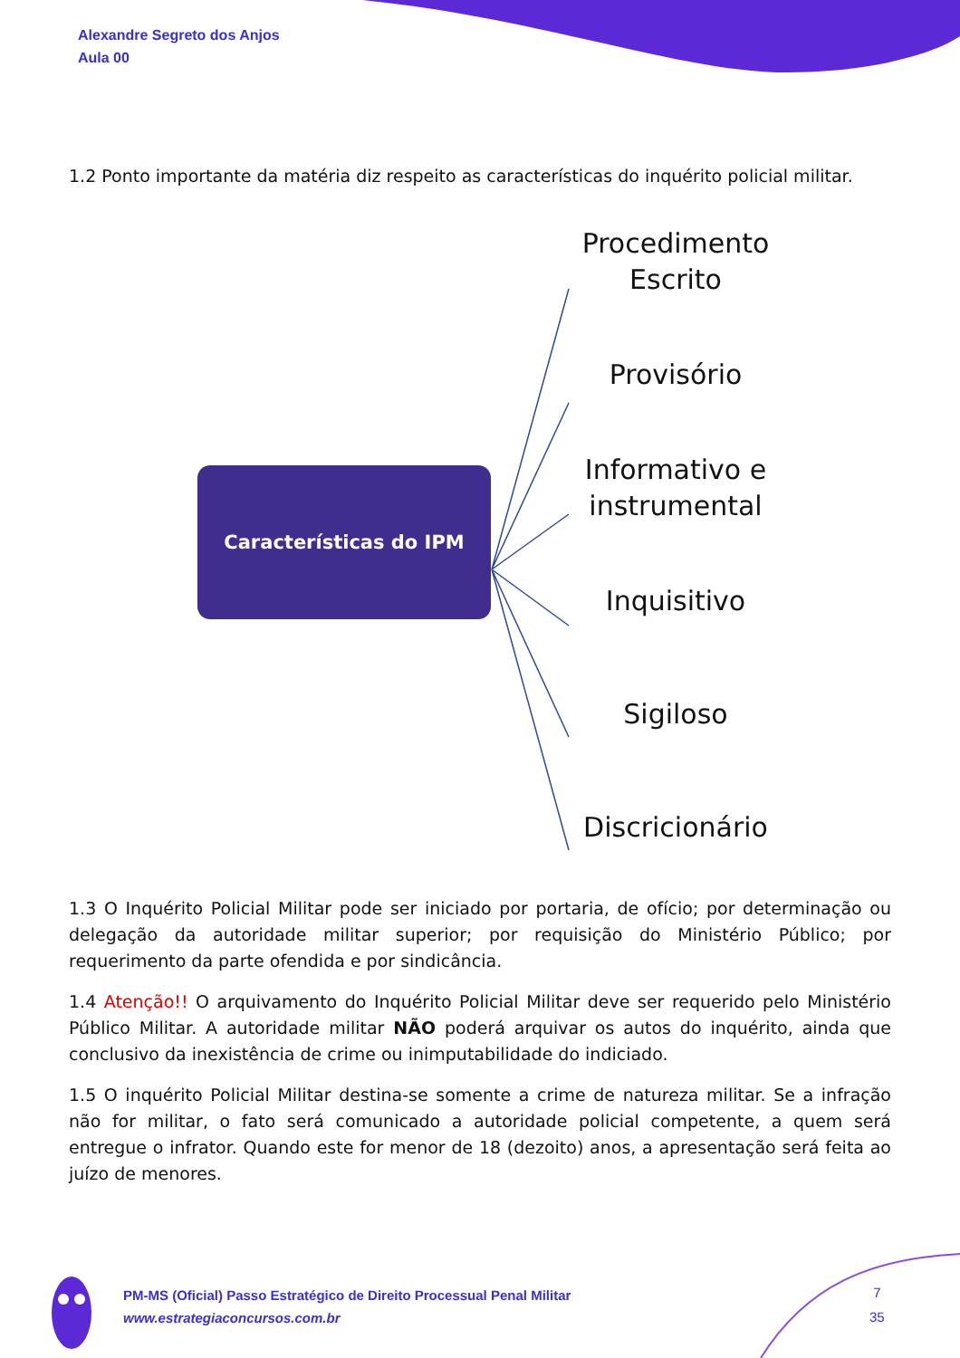Alexandre Segreto dos Anjos
Aula 00
1.2 Ponto importante da matéria diz respeito as características do inquérito policial militar.
Características do IPM
Procedimento
Escrito
Provisório
Informativo e
instrumental
Inquisitivo
Sigiloso
Discricionário
1.3 O Inquérito Policial Militar pode ser iniciado por portaria, de ofício; por determinação ou delegação da autoridade militar superior; por requisição do Ministério Público; por requerimento da parte ofendida e por sindicância.
1.4 Atenção!! O arquivamento do Inquérito Policial Militar deve ser requerido pelo Ministério Público Militar. A autoridade militar NÃO poderá arquivar os autos do inquérito, ainda que conclusivo da inexistência de crime ou inimputabilidade do indiciado.
1.5 O inquérito Policial Militar destina-se somente a crime de natureza militar. Se a infração não for militar, o fato será comunicado a autoridade policial competente, a quem será entregue o infrator. Quando este for menor de 18 (dezoito) anos, a apresentação será feita ao juízo de menores.
PM-MS (Oficial) Passo Estratégico de Direito Processual Penal Militar
www.estrategiaconcursos.com.br
7
35